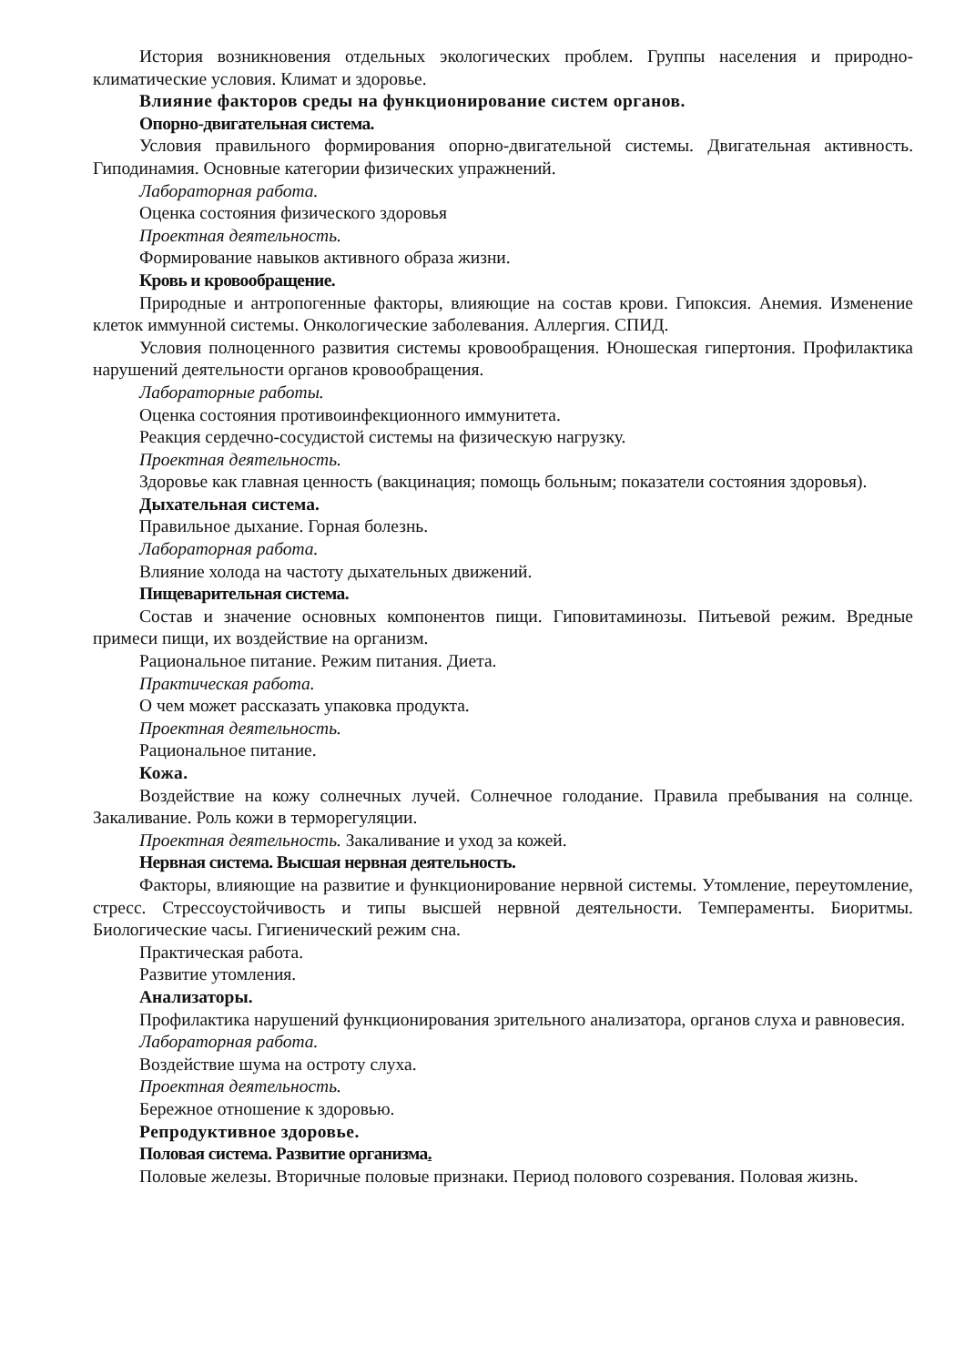История возникновения отдельных экологических проблем. Группы населения и природно-климатические условия. Климат и здоровье.
Влияние факторов среды на функционирование систем органов.
Опорно-двигательная система.
Условия правильного формирования опорно-двигательной системы. Двигательная активность. Гиподинамия. Основные категории физических упражнений.
Лабораторная работа.
Оценка состояния физического здоровья
Проектная деятельность.
Формирование навыков активного образа жизни.
Кровь и кровообращение.
Природные и антропогенные факторы, влияющие на состав крови. Гипоксия. Анемия. Изменение клеток иммунной системы. Онкологические заболевания. Аллергия. СПИД.
Условия полноценного развития системы кровообращения. Юношеская гипертония. Профилактика нарушений деятельности органов кровообращения.
Лабораторные работы.
Оценка состояния противоинфекционного иммунитета.
Реакция сердечно-сосудистой системы на физическую нагрузку.
Проектная деятельность.
Здоровье как главная ценность (вакцинация; помощь больным; показатели состояния здоровья).
Дыхательная система.
Правильное дыхание. Горная болезнь.
Лабораторная работа.
Влияние холода на частоту дыхательных движений.
Пищеварительная система.
Состав и значение основных компонентов пищи. Гиповитаминозы. Питьевой режим. Вредные примеси пищи, их воздействие на организм.
Рациональное питание. Режим питания. Диета.
Практическая работа.
О чем может рассказать упаковка продукта.
Проектная деятельность.
Рациональное питание.
Кожа.
Воздействие на кожу солнечных лучей. Солнечное голодание. Правила пребывания на солнце. Закаливание. Роль кожи в терморегуляции.
Проектная деятельность. Закаливание и уход за кожей.
Нервная система. Высшая нервная деятельность.
Факторы, влияющие на развитие и функционирование нервной системы. Утомление, переутомление, стресс. Стрессоустойчивость и типы высшей нервной деятельности. Темпераменты. Биоритмы. Биологические часы. Гигиенический режим сна.
Практическая работа.
Развитие утомления.
Анализаторы.
Профилактика нарушений функционирования зрительного анализатора, органов слуха и равновесия.
Лабораторная работа.
Воздействие шума на остроту слуха.
Проектная деятельность.
Бережное отношение к здоровью.
Репродуктивное здоровье.
Половая система. Развитие организма.
Половые железы. Вторичные половые признаки. Период полового созревания. Половая жизнь.